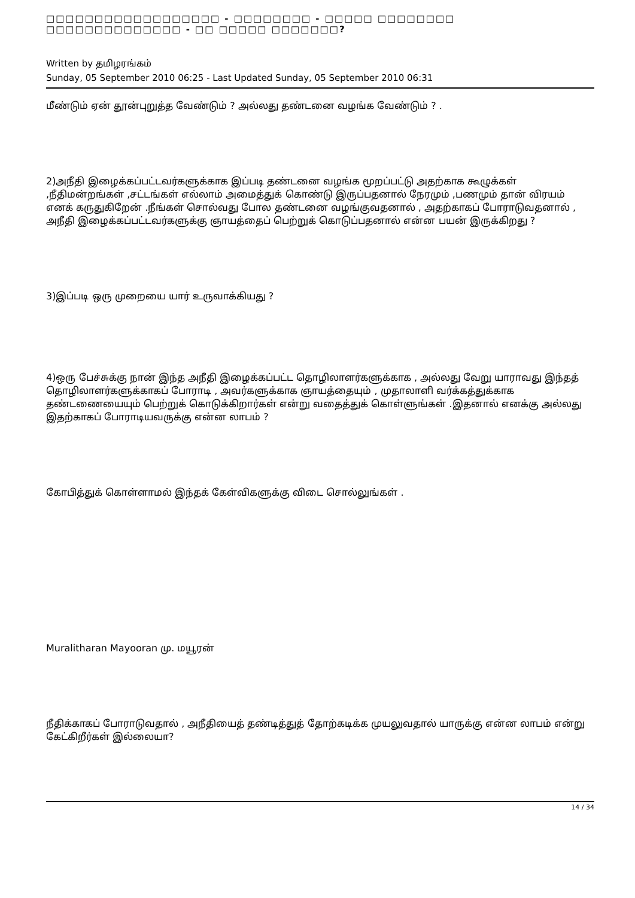□□□□□□□□□□□□□□□□□□ - □□□□□□□□ - □□□□□ □□□□□□□□ □□□□□□□□□□□□□□ - □□ □□□□□ □□□□□□□?
Written by தமிழரங்கம்
Sunday, 05 September 2010 06:25 - Last Updated Sunday, 05 September 2010 06:31
மீண்டும் ஏன் தூன்புறுத்த வேண்டும் ? அல்லது தண்டனை வழங்க வேண்டும் ? .
2)அநீதி இழைக்கப்பட்டவர்களுக்காக இப்படி தண்டனை வழங்க மூறப்பட்டு அதற்காக கூழுக்கள் ,நீதிமன்றங்கள் ,சட்டங்கள் எல்லாம் அமைத்துக் கொண்டு இருப்பதனால் நேரமும் ,பணமும் தான் விரயம் எனக் கருதுகிறேன் .நீங்கள் சொல்வது போல தண்டனை வழங்குவதனால் , அதற்காகப் போராடுவதனால் , அநீதி இழைக்கப்பட்டவர்களுக்கு ஞாயத்தைப் பெற்றுக் கொடுப்பதனால் என்ன பயன் இருக்கிறது ?
3)இப்படி ஒரு முறையை யார் உருவாக்கியது ?
4)ஒரு பேச்சுக்கு நான் இந்த அநீதி இழைக்கப்பட்ட தொழிலாளர்களுக்காக , அல்லது வேறு யாராவது இந்தத் தொழிலாளர்களுக்காகப் போராடி , அவர்களுக்காக ஞாயத்தையும் , முதாலாளி வர்க்கத்துக்காக தண்டணையையும் பெற்றுக் கொடுக்கிறார்கள் என்று வதைத்துக் கொள்ளுங்கள் .இதனால் எனக்கு அல்லது இதற்காகப் போராடியவருக்கு என்ன லாபம் ?
கோபித்துக் கொள்ளாமல் இந்தக் கேள்விகளுக்கு விடை சொல்லுங்கள் .
Muralitharan Mayooran மு. மயூரன்
நீதிக்காகப் போராடுவதால் , அநீதியைத் தண்டித்துத் தோற்கடிக்க முயலுவதால் யாருக்கு என்ன லாபம் என்று கேட்கிறீர்கள் இல்லையா?
14 / 34